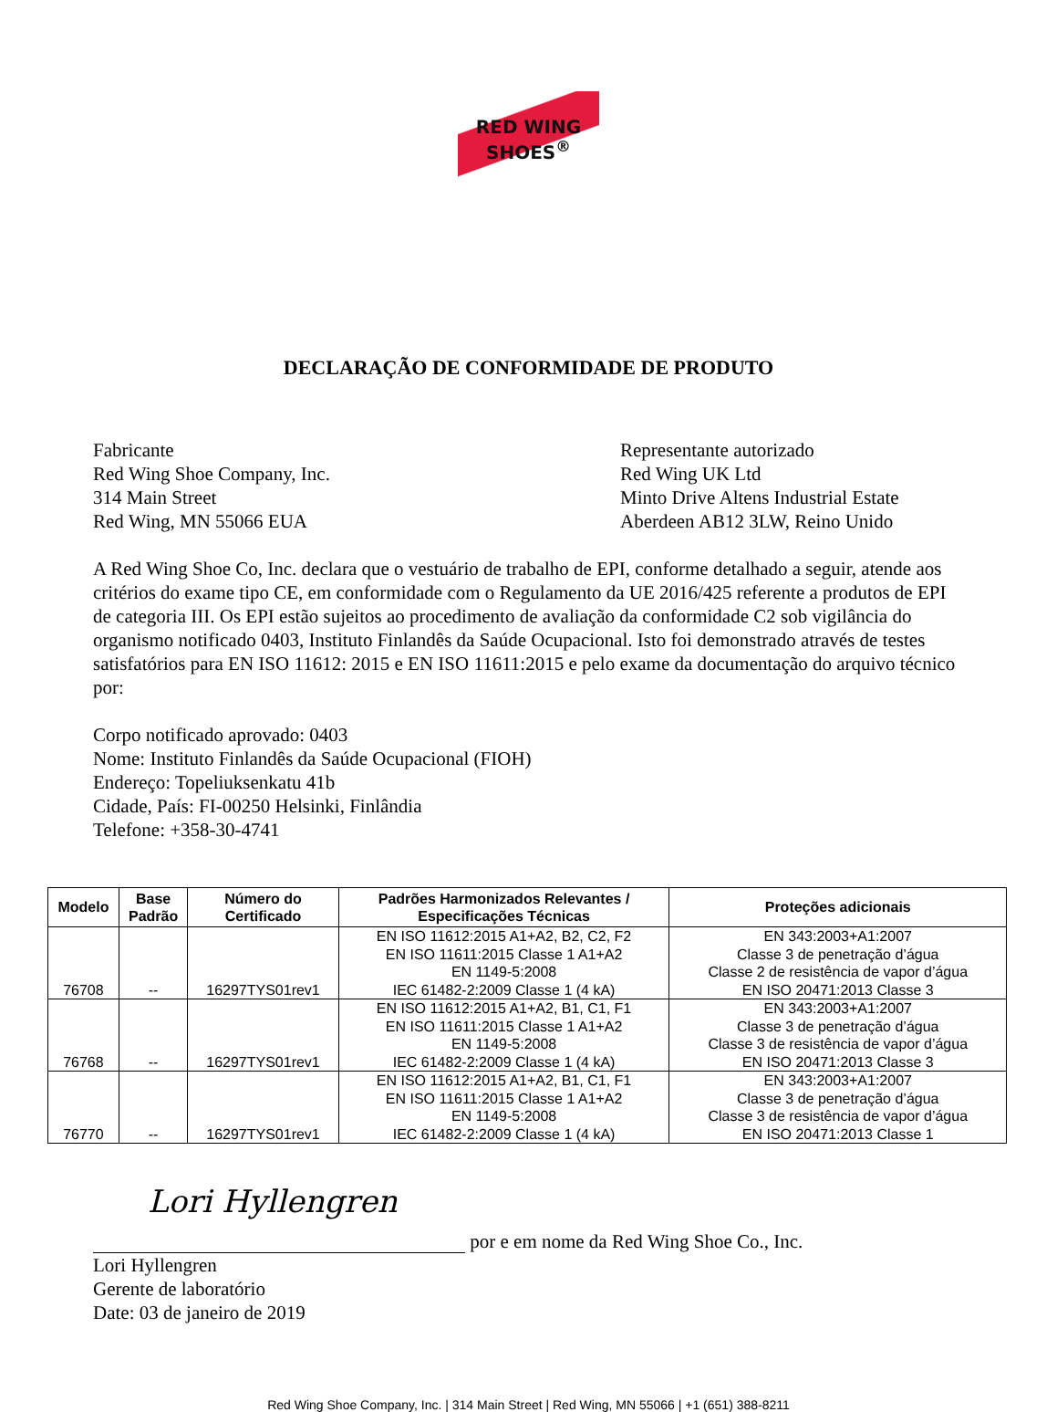RED WING
SHOES<sup>®</sup>
DECLARAÇÃO DE CONFORMIDADE DE PRODUTO
Fabricante
Red Wing Shoe Company, Inc.
314 Main Street
Red Wing, MN 55066 EUA
Representante autorizado
Red Wing UK Ltd
Minto Drive Altens Industrial Estate
Aberdeen AB12 3LW, Reino Unido
A Red Wing Shoe Co, Inc. declara que o vestuário de trabalho de EPI, conforme detalhado a seguir, atende aos critérios do exame tipo CE, em conformidade com o Regulamento da UE 2016/425 referente a produtos de EPI de categoria III. Os EPI estão sujeitos ao procedimento de avaliação da conformidade C2 sob vigilância do organismo notificado 0403, Instituto Finlandês da Saúde Ocupacional. Isto foi demonstrado através de testes satisfatórios para EN ISO 11612: 2015 e EN ISO 11611:2015 e pelo exame da documentação do arquivo técnico por:
Corpo notificado aprovado: 0403
Nome: Instituto Finlandês da Saúde Ocupacional (FIOH)
Endereço: Topeliuksenkatu 41b
Cidade, País: FI-00250 Helsinki, Finlândia
Telefone: +358-30-4741
| Modelo | Base Padrão | Número do Certificado | Padrões Harmonizados Relevantes / Especificações Técnicas | Proteções adicionais |
| --- | --- | --- | --- | --- |
| 76708 | -- | 16297TYS01rev1 | EN ISO 11612:2015 A1+A2, B2, C2, F2 EN ISO 11611:2015 Classe 1 A1+A2 EN 1149-5:2008 IEC 61482-2:2009 Classe 1 (4 kA) | EN 343:2003+A1:2007 Classe 3 de penetração d’água Classe 2 de resistência de vapor d’água EN ISO 20471:2013 Classe 3 |
| 76768 | -- | 16297TYS01rev1 | EN ISO 11612:2015 A1+A2, B1, C1, F1 EN ISO 11611:2015 Classe 1 A1+A2 EN 1149-5:2008 IEC 61482-2:2009 Classe 1 (4 kA) | EN 343:2003+A1:2007 Classe 3 de penetração d’água Classe 3 de resistência de vapor d’água EN ISO 20471:2013 Classe 3 |
| 76770 | -- | 16297TYS01rev1 | EN ISO 11612:2015 A1+A2, B1, C1, F1 EN ISO 11611:2015 Classe 1 A1+A2 EN 1149-5:2008 IEC 61482-2:2009 Classe 1 (4 kA) | EN 343:2003+A1:2007 Classe 3 de penetração d’água Classe 3 de resistência de vapor d’água EN ISO 20471:2013 Classe 1 |
Lori Hyllengren por e em nome da Red Wing Shoe Co., Inc.
Lori Hyllengren
Gerente de laboratório
Date: 03 de janeiro de 2019
Red Wing Shoe Company, Inc. | 314 Main Street | Red Wing, MN 55066 | +1 (651) 388-8211